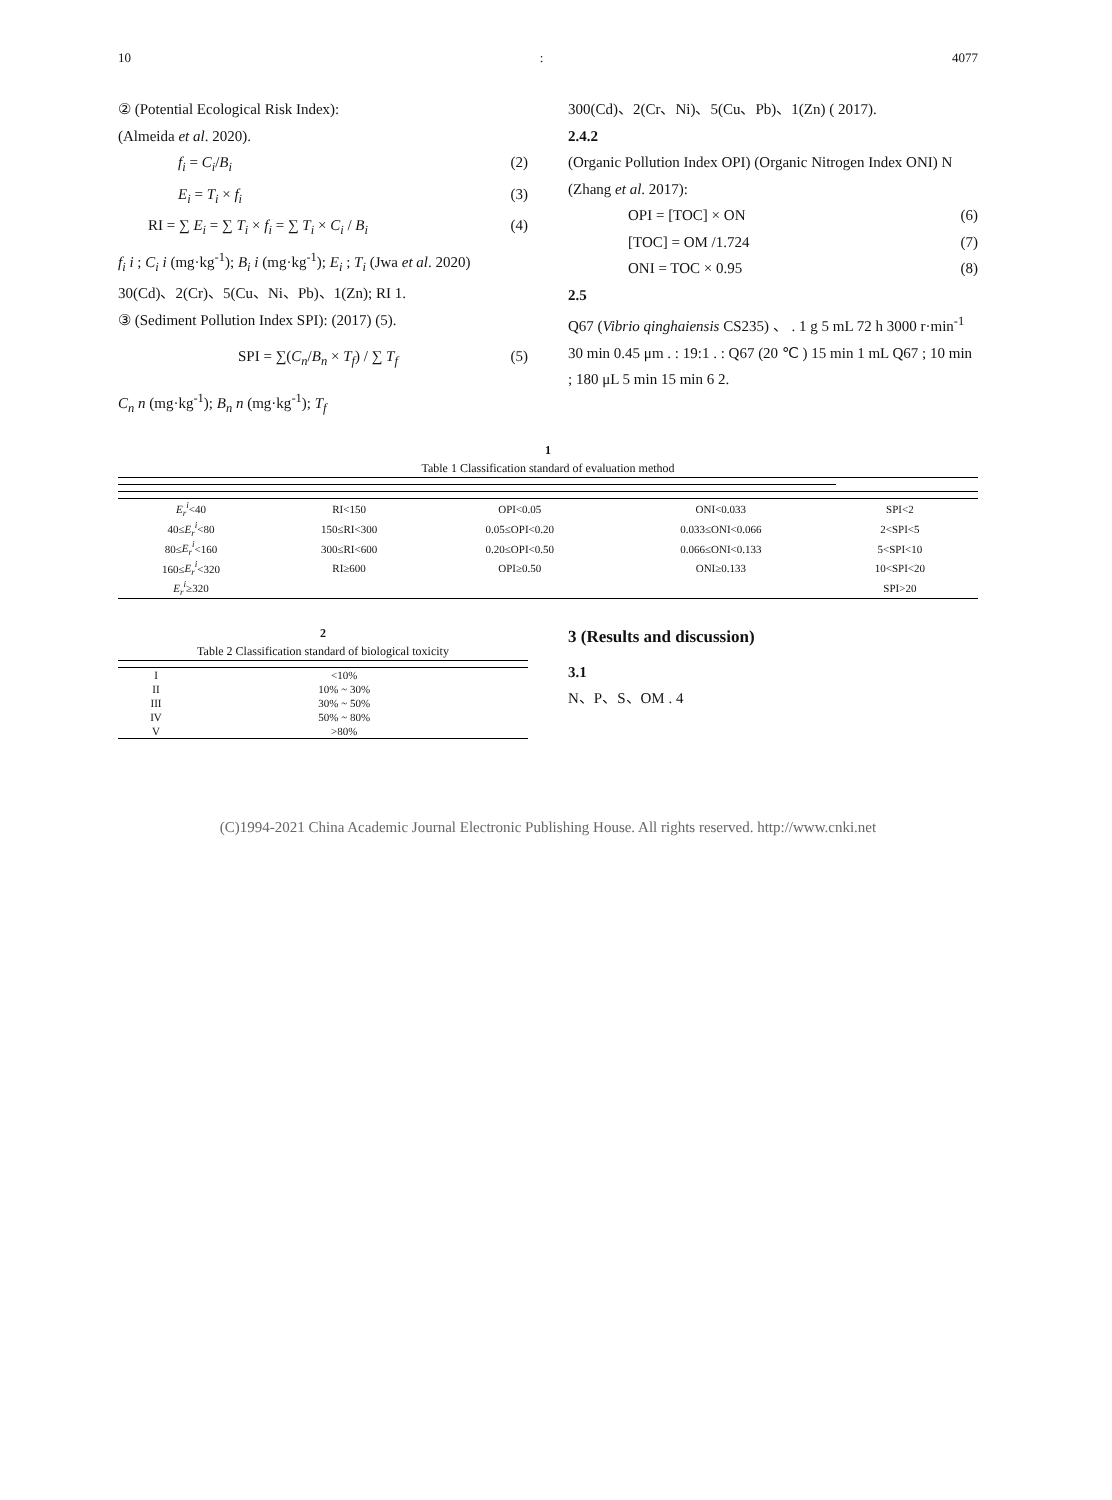10: 4077
② (Potential Ecological Risk Index):
(Almeida et al. 2020).
f<sub>i</sub> = C<sub>i</sub>/B<sub>i</sub> (2)
E<sub>i</sub> = T<sub>i</sub> × f<sub>i</sub> (3)
RI = ∑ E<sub>i</sub> = ∑ T<sub>i</sub> × f<sub>i</sub> = ∑ T<sub>i</sub> × C<sub>i</sub> / B<sub>i</sub> (4)
f<sub>i</sub> i ; C<sub>i</sub> i (mg·kg<sup>-1</sup>); B<sub>i</sub> i (mg·kg<sup>-1</sup>); E<sub>i</sub> ; T<sub>i</sub> (Jwa et al. 2020) 30(Cd)、2(Cr)、5(Cu、Ni、Pb)、1(Zn); RI 1.
③ (Sediment Pollution Index SPI): (2017) (5).
SPI = ∑(C<sub>n</sub>/B<sub>n</sub> × T<sub>f</sub>) / ∑ T<sub>f</sub> (5)
C<sub>n</sub> n (mg·kg<sup>-1</sup>); B<sub>n</sub> n (mg·kg<sup>-1</sup>); T<sub>f</sub>
300(Cd)、2(Cr、Ni)、5(Cu、Pb)、1(Zn) ( 2017).
2.4.2
(Organic Pollution Index OPI) (Organic Nitrogen Index ONI) N (Zhang et al. 2017):
OPI = [TOC] × ON (6)
[TOC] = OM /1.724 (7)
ONI = TOC × 0.95 (8)
2.5
Q67 (Vibrio qinghaiensis CS235) 、 . 1 g 5 mL 72 h 3000 r·min<sup>-1</sup> 30 min 0.45 μm . : 19:1 . : Q67 (20 ℃ ) 15 min 1 mL Q67 ; 10 min ; 180 μL 5 min 15 min 6 2.
1
Table 1 Classification standard of evaluation method
| E<sub>r</sub><sup>i</sup> <40 | | RI<150 | | OPI<0.05 | | ONI<0.033 | | SPI<2 | |
| 40≤ E<sub>r</sub><sup>i</sup> <80 | | 150≤RI<300 | | 0.05≤OPI<0.20 | | 0.033≤ONI<0.066 | | 2<SPI<5 | |
| 80≤ E<sub>r</sub><sup>i</sup> <160 | | 300≤RI<600 | | 0.20≤OPI<0.50 | | 0.066≤ONI<0.133 | | 5<SPI<10 | |
| 160≤ E<sub>r</sub><sup>i</sup> <320 | | RI≥600 | | OPI≥0.50 | | ONI≥0.133 | | 10<SPI<20 | |
| E<sub>r</sub><sup>i</sup> ≥320 | | | | | | | | SPI>20 | |
2
Table 2 Classification standard of biological toxicity
| I | <10% | |
| II | 10% ~ 30% | |
| III | 30% ~ 50% | |
| IV | 50% ~ 80% | |
| V | >80% | |
3 (Results and discussion)
3.1
N、P、S、OM . 4
(C)1994-2021 China Academic Journal Electronic Publishing House. All rights reserved. http://www.cnki.net